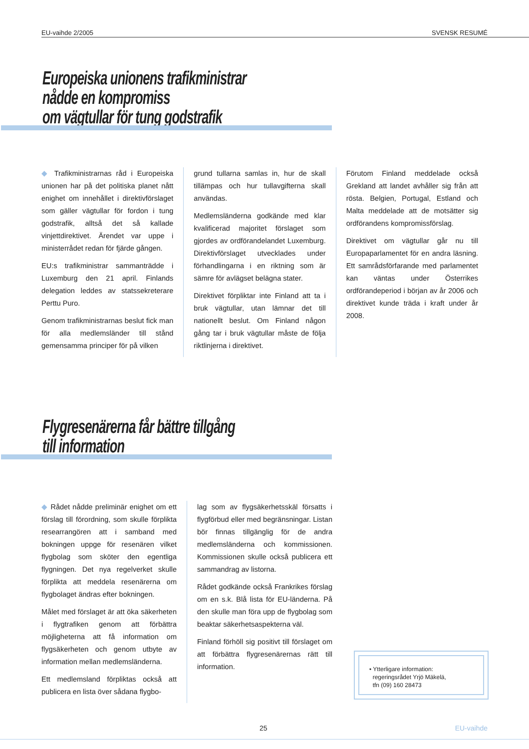EU-vaihde 2/2005 SVENSK RESUMÉ
Europeiska unionens trafikministrar
nådde en kompromiss
om vägtullar för tung godstrafik
◆ Trafikministrarnas råd i Europeiska unionen har på det politiska planet nått enighet om innehållet i direktivförslaget som gäller vägtullar för fordon i tung godstrafik, alltså det så kallade vinjettdirektivet. Ärendet var uppe i ministerrådet redan för fjärde gången.
EU:s trafikministrar sammanträdde i Luxemburg den 21 april. Finlands delegation leddes av statssekreterare Perttu Puro.
Genom trafikministrarnas beslut fick man för alla medlemsländer till stånd gemensamma principer för på vilken
grund tullarna samlas in, hur de skall tillämpas och hur tullavgifterna skall användas.
Medlemsländerna godkände med klar kvalificerad majoritet förslaget som gjordes av ordförandelandet Luxemburg. Direktivförslaget utvecklades under förhandlingarna i en riktning som är sämre för avlägset belägna stater.
Direktivet förpliktar inte Finland att ta i bruk vägtullar, utan lämnar det till nationellt beslut. Om Finland någon gång tar i bruk vägtullar måste de följa riktlinjerna i direktivet.
Förutom Finland meddelade också Grekland att landet avhåller sig från att rösta. Belgien, Portugal, Estland och Malta meddelade att de motsätter sig ordförandens kompromissförslag.
Direktivet om vägtullar går nu till Europaparlamentet för en andra läsning. Ett samrådsförfarande med parlamentet kan väntas under Österrikes ordförandeperiod i början av år 2006 och direktivet kunde träda i kraft under år 2008.
Flygresenärerna får bättre tillgång
till information
◆ Rådet nådde preliminär enighet om ett förslag till förordning, som skulle förplikta researrangören att i samband med bokningen uppge för resenären vilket flygbolag som sköter den egentliga flygningen. Det nya regelverket skulle förplikta att meddela resenärerna om flygbolaget ändras efter bokningen.
Målet med förslaget är att öka säkerheten i flygtrafiken genom att förbättra möjligheterna att få information om flygsäkerheten och genom utbyte av information mellan medlemsländerna.
Ett medlemsland förpliktas också att publicera en lista över sådana flygbo-
lag som av flygsäkerhetsskäl försatts i flygförbud eller med begränsningar. Listan bör finnas tillgänglig för de andra medlemsländerna och kommissionen. Kommissionen skulle också publicera ett sammandrag av listorna.
Rådet godkände också Frankrikes förslag om en s.k. Blå lista för EU-länderna. På den skulle man föra upp de flygbolag som beaktar säkerhetsaspekterna väl.
Finland förhöll sig positivt till förslaget om att förbättra flygresenärernas rätt till information.
• Ytterligare information:
regeringsrådet Yrjö Mäkelä,
tfn (09) 160 28473
25 EU-vaihde